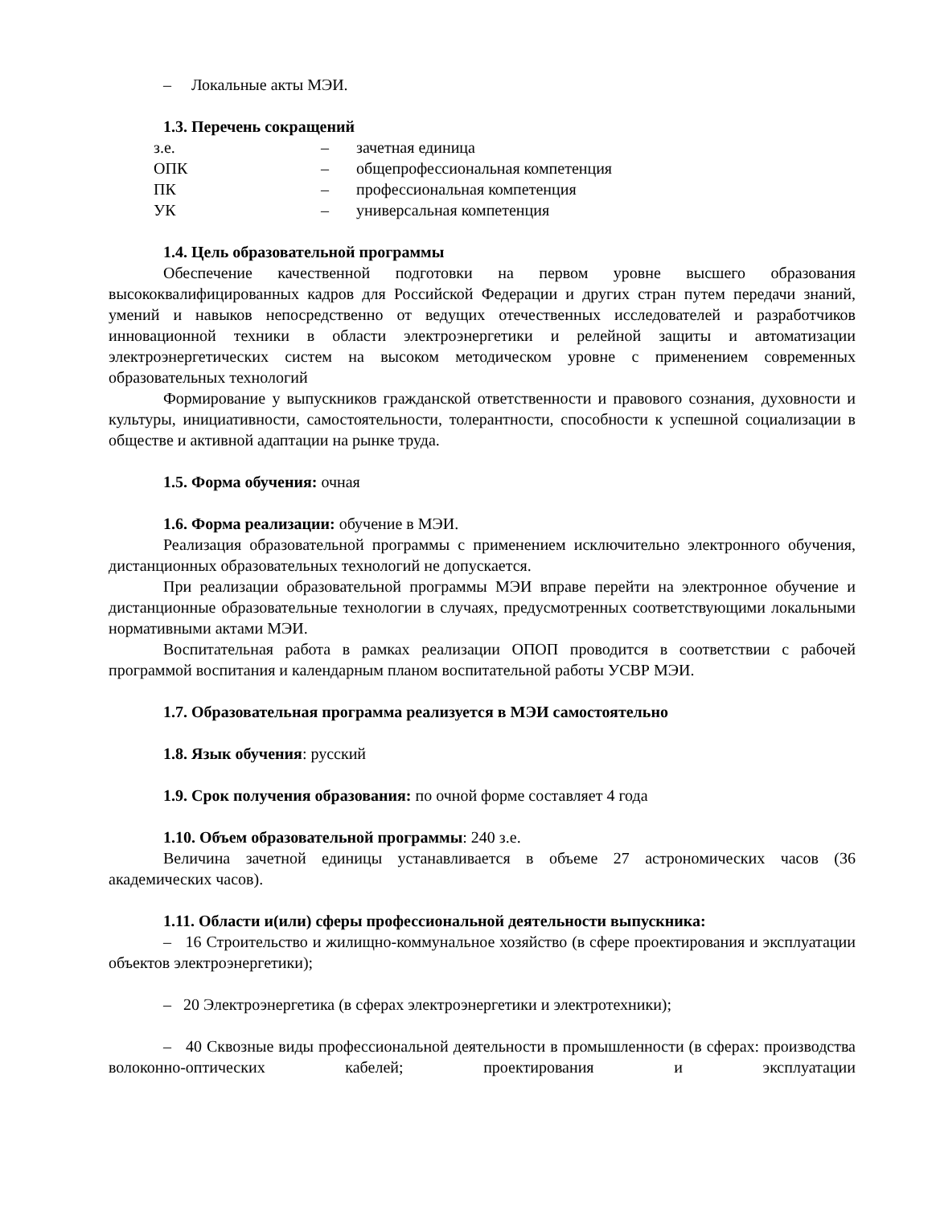– Локальные акты МЭИ.
1.3. Перечень сокращений
| з.е. | – | зачетная единица |
| ОПК | – | общепрофессиональная компетенция |
| ПК | – | профессиональная компетенция |
| УК | – | универсальная компетенция |
1.4. Цель образовательной программы
Обеспечение качественной подготовки на первом уровне высшего образования высококвалифицированных кадров для Российской Федерации и других стран путем передачи знаний, умений и навыков непосредственно от ведущих отечественных исследователей и разработчиков инновационной техники в области электроэнергетики и релейной защиты и автоматизации электроэнергетических систем на высоком методическом уровне с применением современных образовательных технологий
Формирование у выпускников гражданской ответственности и правового сознания, духовности и культуры, инициативности, самостоятельности, толерантности, способности к успешной социализации в обществе и активной адаптации на рынке труда.
1.5. Форма обучения: очная
1.6. Форма реализации: обучение в МЭИ.
Реализация образовательной программы с применением исключительно электронного обучения, дистанционных образовательных технологий не допускается.
При реализации образовательной программы МЭИ вправе перейти на электронное обучение и дистанционные образовательные технологии в случаях, предусмотренных соответствующими локальными нормативными актами МЭИ.
Воспитательная работа в рамках реализации ОПОП проводится в соответствии с рабочей программой воспитания и календарным планом воспитательной работы УСВР МЭИ.
1.7. Образовательная программа реализуется в МЭИ самостоятельно
1.8. Язык обучения: русский
1.9. Срок получения образования: по очной форме составляет 4 года
1.10. Объем образовательной программы: 240 з.е.
Величина зачетной единицы устанавливается в объеме 27 астрономических часов (36 академических часов).
1.11. Области и(или) сферы профессиональной деятельности выпускника:
– 16 Строительство и жилищно-коммунальное хозяйство (в сфере проектирования и эксплуатации объектов электроэнергетики);
– 20 Электроэнергетика (в сферах электроэнергетики и электротехники);
– 40 Сквозные виды профессиональной деятельности в промышленности (в сферах: производства волоконно-оптических кабелей; проектирования и эксплуатации